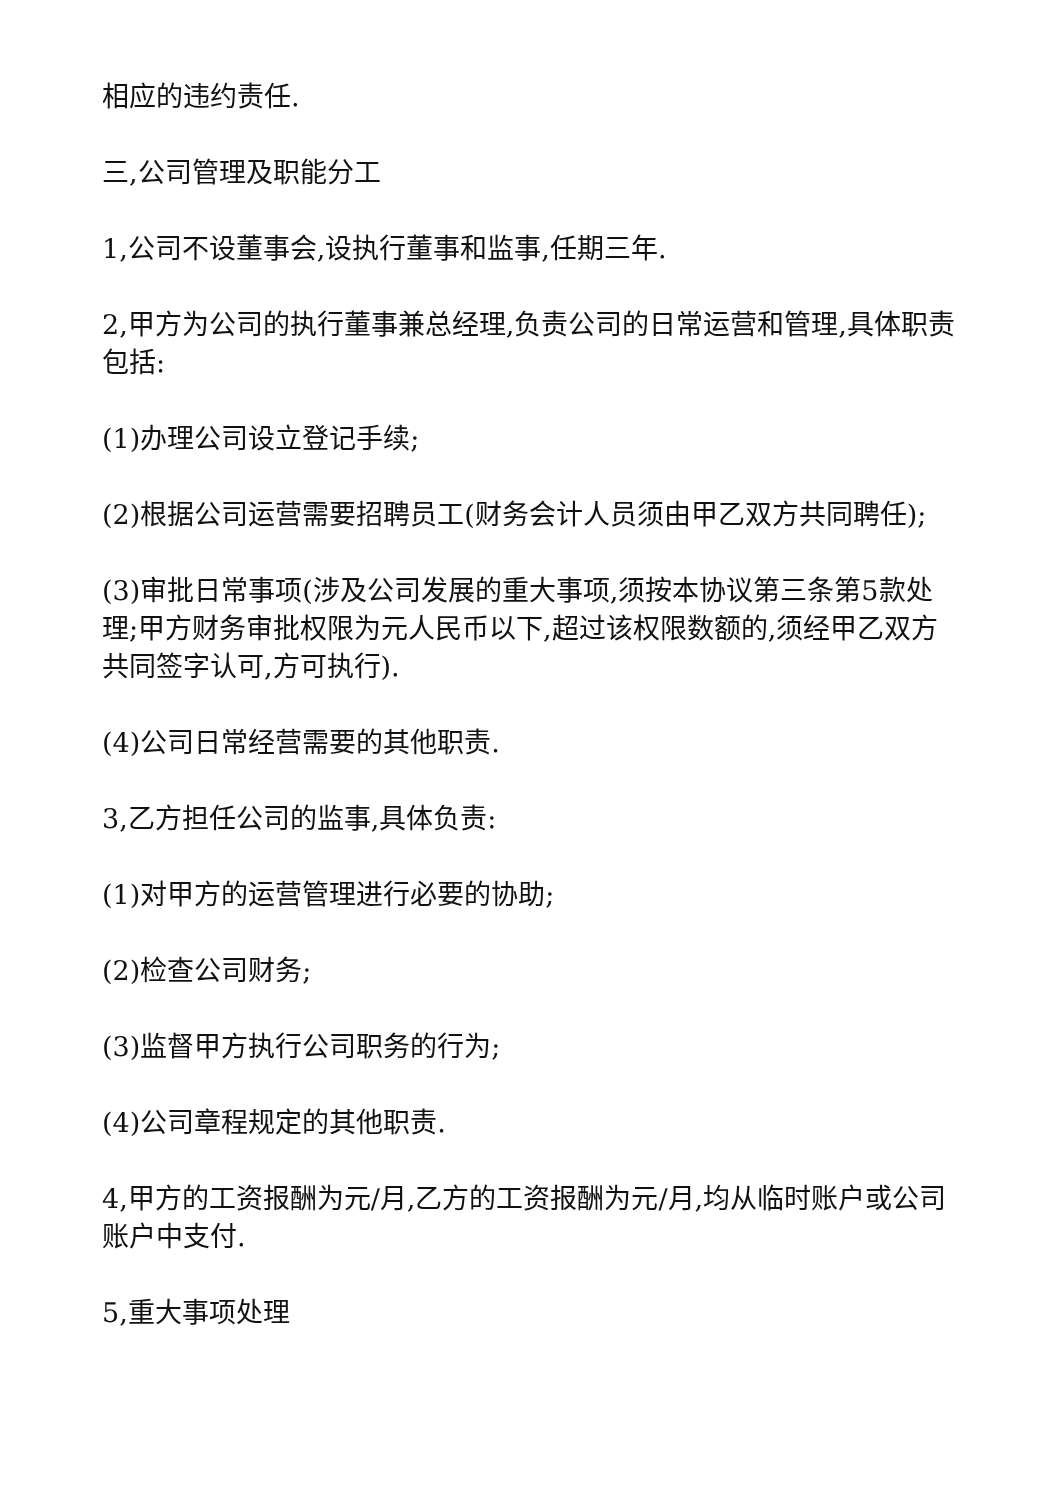相应的违约责任.
三,公司管理及职能分工
1,公司不设董事会,设执行董事和监事,任期三年.
2,甲方为公司的执行董事兼总经理,负责公司的日常运营和管理,具体职责包括:
(1)办理公司设立登记手续;
(2)根据公司运营需要招聘员工(财务会计人员须由甲乙双方共同聘任);
(3)审批日常事项(涉及公司发展的重大事项,须按本协议第三条第5款处理;甲方财务审批权限为元人民币以下,超过该权限数额的,须经甲乙双方共同签字认可,方可执行).
(4)公司日常经营需要的其他职责.
3,乙方担任公司的监事,具体负责:
(1)对甲方的运营管理进行必要的协助;
(2)检查公司财务;
(3)监督甲方执行公司职务的行为;
(4)公司章程规定的其他职责.
4,甲方的工资报酬为元/月,乙方的工资报酬为元/月,均从临时账户或公司账户中支付.
5,重大事项处理